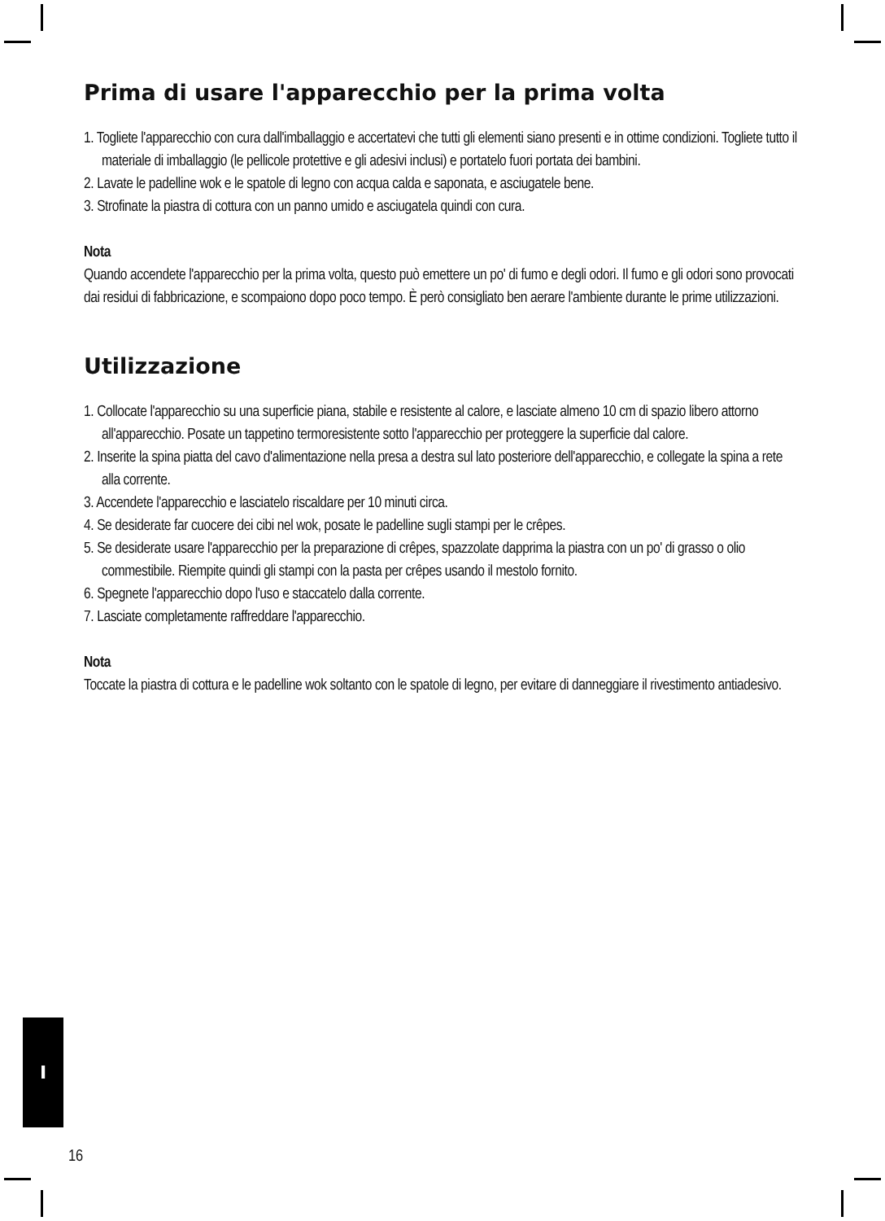Prima di usare l'apparecchio per la prima volta
1. Togliete l'apparecchio con cura dall'imballaggio e accertatevi che tutti gli elementi siano presenti e in ottime condizioni. Togliete tutto il materiale di imballaggio (le pellicole protettive e gli adesivi inclusi) e portatelo fuori portata dei bambini.
2. Lavate le padelline wok e le spatole di legno con acqua calda e saponata, e asciugatele bene.
3. Strofinate la piastra di cottura con un panno umido e asciugatela quindi con cura.
Nota
Quando accendete l'apparecchio per la prima volta, questo può emettere un po' di fumo e degli odori. Il fumo e gli odori sono provocati dai residui di fabbricazione, e scompaiono dopo poco tempo. È però consigliato ben aerare l'ambiente durante le prime utilizzazioni.
Utilizzazione
1. Collocate l'apparecchio su una superficie piana, stabile e resistente al calore, e lasciate almeno 10 cm di spazio libero attorno all'apparecchio. Posate un tappetino termoresistente sotto l'apparecchio per proteggere la superficie dal calore.
2. Inserite la spina piatta del cavo d'alimentazione nella presa a destra sul lato posteriore dell'apparecchio, e collegate la spina a rete alla corrente.
3. Accendete l'apparecchio e lasciatelo riscaldare per 10 minuti circa.
4. Se desiderate far cuocere dei cibi nel wok, posate le padelline sugli stampi per le crêpes.
5. Se desiderate usare l'apparecchio per la preparazione di crêpes, spazzolate dapprima la piastra con un po' di grasso o olio commestibile. Riempite quindi gli stampi con la pasta per crêpes usando il mestolo fornito.
6. Spegnete l'apparecchio dopo l'uso e staccatelo dalla corrente.
7. Lasciate completamente raffreddare l'apparecchio.
Nota
Toccate la piastra di cottura e le padelline wok soltanto con le spatole di legno, per evitare di danneggiare il rivestimento antiadesivo.
I
16